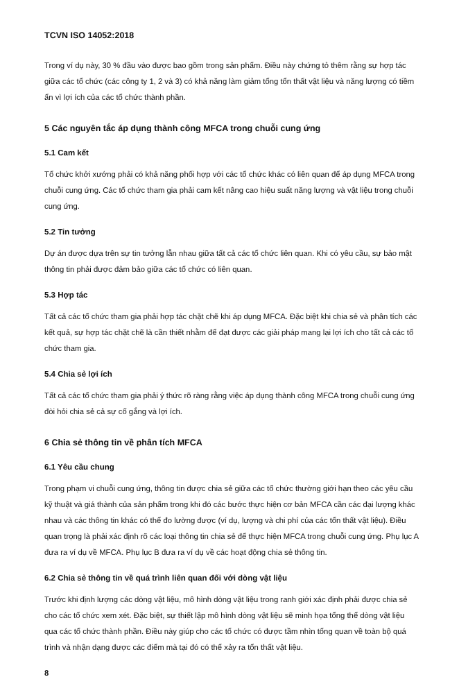TCVN ISO 14052:2018
Trong ví dụ này, 30 % đầu vào được bao gồm trong sản phẩm. Điều này chứng tỏ thêm rằng sự hợp tác giữa các tổ chức (các công ty 1, 2 và 3) có khả năng làm giảm tổng tổn thất vật liệu và năng lượng có tiềm ẩn vì lợi ích của các tổ chức thành phần.
5 Các nguyên tắc áp dụng thành công MFCA trong chuỗi cung ứng
5.1 Cam kết
Tổ chức khởi xướng phải có khả năng phối hợp với các tổ chức khác có liên quan để áp dụng MFCA trong chuỗi cung ứng. Các tổ chức tham gia phải cam kết nâng cao hiệu suất năng lượng và vật liệu trong chuỗi cung ứng.
5.2 Tin tưởng
Dự án được dựa trên sự tin tưởng lẫn nhau giữa tất cả các tổ chức liên quan. Khi có yêu cầu, sự bảo mật thông tin phải được đảm bảo giữa các tổ chức có liên quan.
5.3 Hợp tác
Tất cả các tổ chức tham gia phải hợp tác chặt chẽ khi áp dụng MFCA. Đặc biệt khi chia sẻ và phân tích các kết quả, sự hợp tác chặt chẽ là cần thiết nhằm để đạt được các giải pháp mang lại lợi ích cho tất cả các tổ chức tham gia.
5.4 Chia sẻ lợi ích
Tất cả các tổ chức tham gia phải ý thức rõ ràng rằng việc áp dụng thành công MFCA trong chuỗi cung ứng đòi hỏi chia sẻ cả sự cố gắng và lợi ích.
6 Chia sẻ thông tin về phân tích MFCA
6.1 Yêu cầu chung
Trong phạm vi chuỗi cung ứng, thông tin được chia sẻ giữa các tổ chức thường giới hạn theo các yêu cầu kỹ thuật và giá thành của sản phẩm trong khi đó các bước thực hiện cơ bản MFCA cần các đại lượng khác nhau và các thông tin khác có thể đo lường được (ví dụ, lượng và chi phí của các tổn thất vật liệu). Điều quan trọng là phải xác định rõ các loại thông tin chia sẻ để thực hiện MFCA trong chuỗi cung ứng. Phụ lục A đưa ra ví dụ về MFCA. Phụ lục B đưa ra ví dụ về các hoạt động chia sẻ thông tin.
6.2 Chia sẻ thông tin về quá trình liên quan đối với dòng vật liệu
Trước khi định lượng các dòng vật liệu, mô hình dòng vật liệu trong ranh giới xác định phải được chia sẻ cho các tổ chức xem xét. Đặc biệt, sự thiết lập mô hình dòng vật liệu sẽ minh họa tổng thể dòng vật liệu qua các tổ chức thành phần. Điều này giúp cho các tổ chức có được tầm nhìn tổng quan về toàn bộ quá trình và nhận dạng được các điểm mà tại đó có thể xảy ra tổn thất vật liệu.
8